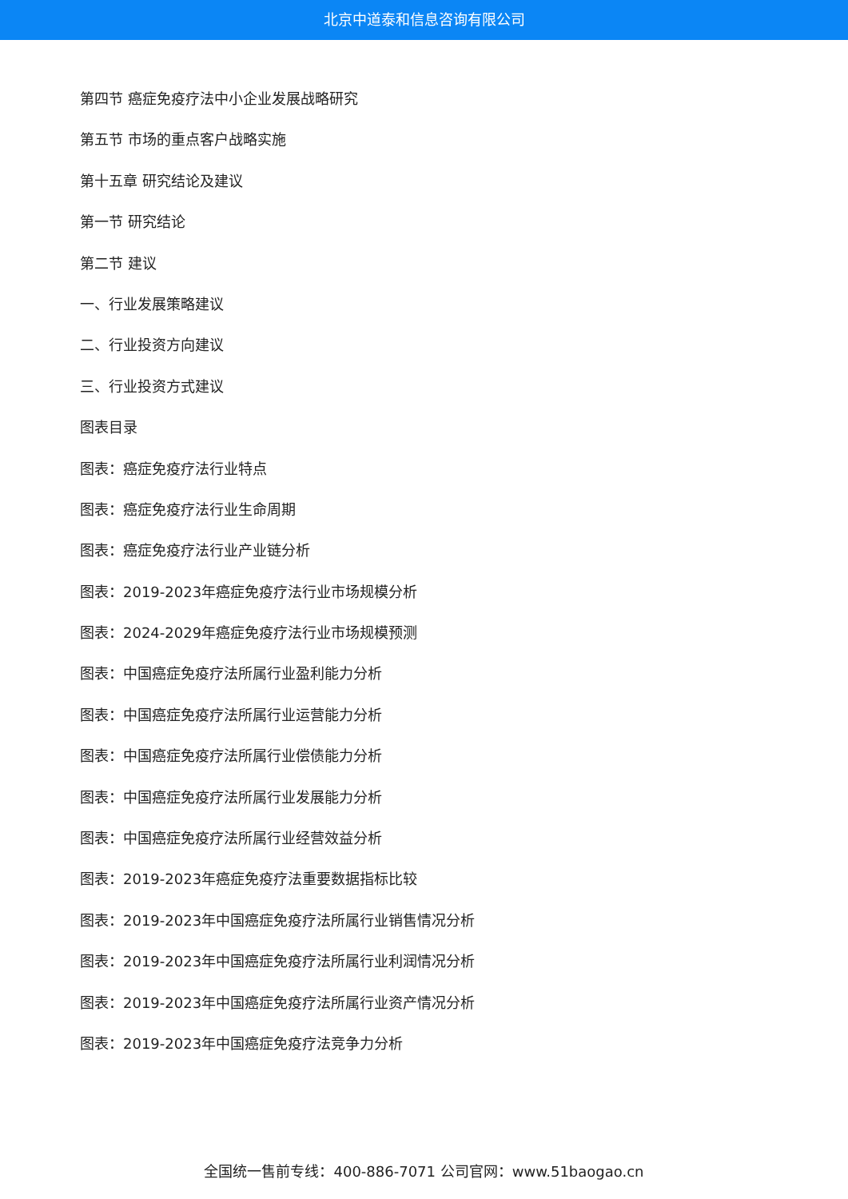北京中道泰和信息咨询有限公司
第四节 癌症免疫疗法中小企业发展战略研究
第五节 市场的重点客户战略实施
第十五章 研究结论及建议
第一节 研究结论
第二节 建议
一、行业发展策略建议
二、行业投资方向建议
三、行业投资方式建议
图表目录
图表：癌症免疫疗法行业特点
图表：癌症免疫疗法行业生命周期
图表：癌症免疫疗法行业产业链分析
图表：2019-2023年癌症免疫疗法行业市场规模分析
图表：2024-2029年癌症免疫疗法行业市场规模预测
图表：中国癌症免疫疗法所属行业盈利能力分析
图表：中国癌症免疫疗法所属行业运营能力分析
图表：中国癌症免疫疗法所属行业偿债能力分析
图表：中国癌症免疫疗法所属行业发展能力分析
图表：中国癌症免疫疗法所属行业经营效益分析
图表：2019-2023年癌症免疫疗法重要数据指标比较
图表：2019-2023年中国癌症免疫疗法所属行业销售情况分析
图表：2019-2023年中国癌症免疫疗法所属行业利润情况分析
图表：2019-2023年中国癌症免疫疗法所属行业资产情况分析
图表：2019-2023年中国癌症免疫疗法竞争力分析
全国统一售前专线：400-886-7071 公司官网：www.51baogao.cn